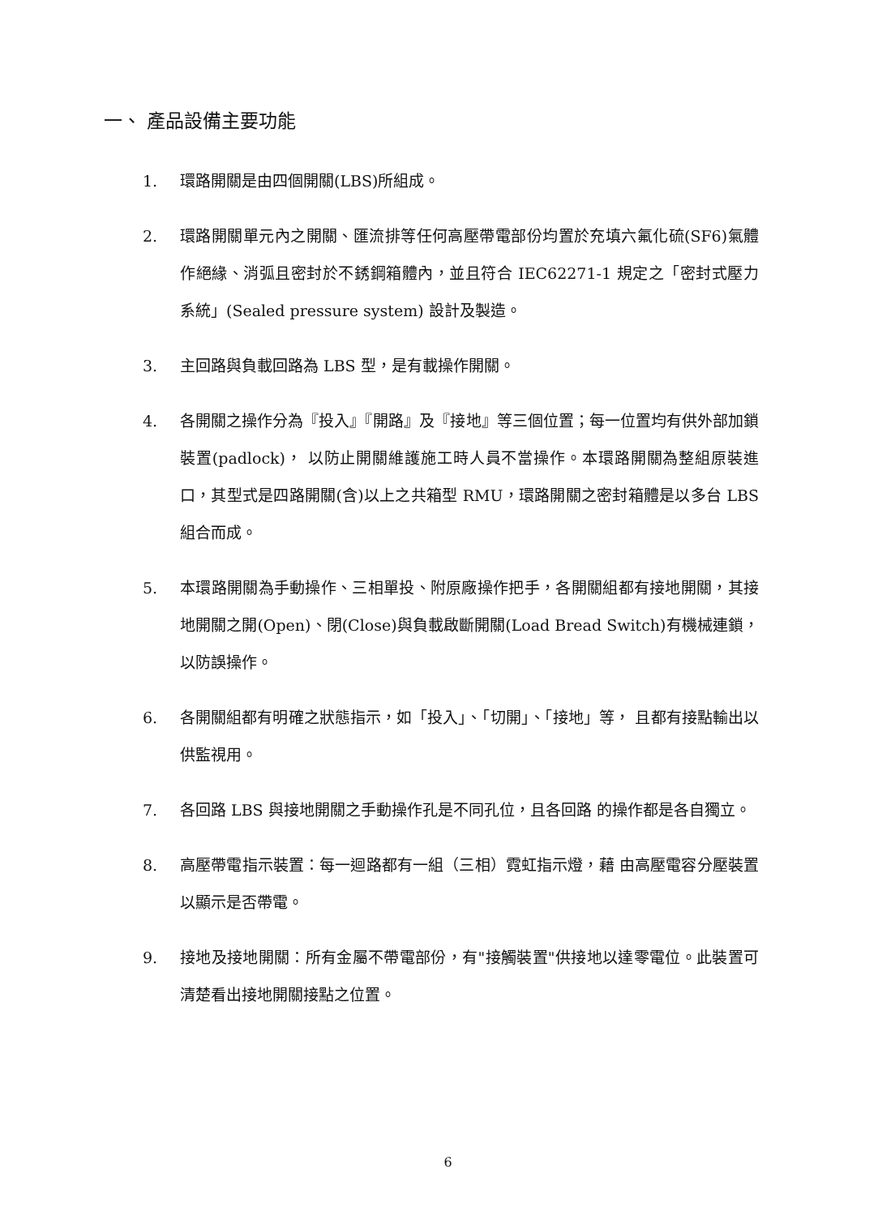一、 產品設備主要功能
1. 環路開關是由四個開關(LBS)所組成。
2. 環路開關單元內之開關、匯流排等任何高壓帶電部份均置於充填六氟化硫(SF6)氣體作絕緣、消弧且密封於不銹鋼箱體內，並且符合 IEC62271-1 規定之「密封式壓力系統」(Sealed pressure system) 設計及製造。
3. 主回路與負載回路為 LBS 型，是有載操作開關。
4. 各開關之操作分為『投入』『開路』及『接地』等三個位置；每一位置均有供外部加鎖裝置(padlock)， 以防止開關維護施工時人員不當操作。本環路開關為整組原裝進口，其型式是四路開關(含)以上之共箱型 RMU，環路開關之密封箱體是以多台 LBS 組合而成。
5. 本環路開關為手動操作、三相單投、附原廠操作把手，各開關組都有接地開關，其接地開關之開(Open)、閉(Close)與負載啟斷開關(Load Bread Switch)有機械連鎖，以防誤操作。
6. 各開關組都有明確之狀態指示，如「投入」、「切開」、「接地」等， 且都有接點輸出以供監視用。
7. 各回路 LBS 與接地開關之手動操作孔是不同孔位，且各回路 的操作都是各自獨立。
8. 高壓帶電指示裝置：每一迴路都有一組（三相）霓虹指示燈，藉 由高壓電容分壓裝置以顯示是否帶電。
9. 接地及接地開關：所有金屬不帶電部份，有"接觸裝置"供接地以達零電位。此裝置可清楚看出接地開關接點之位置。
6